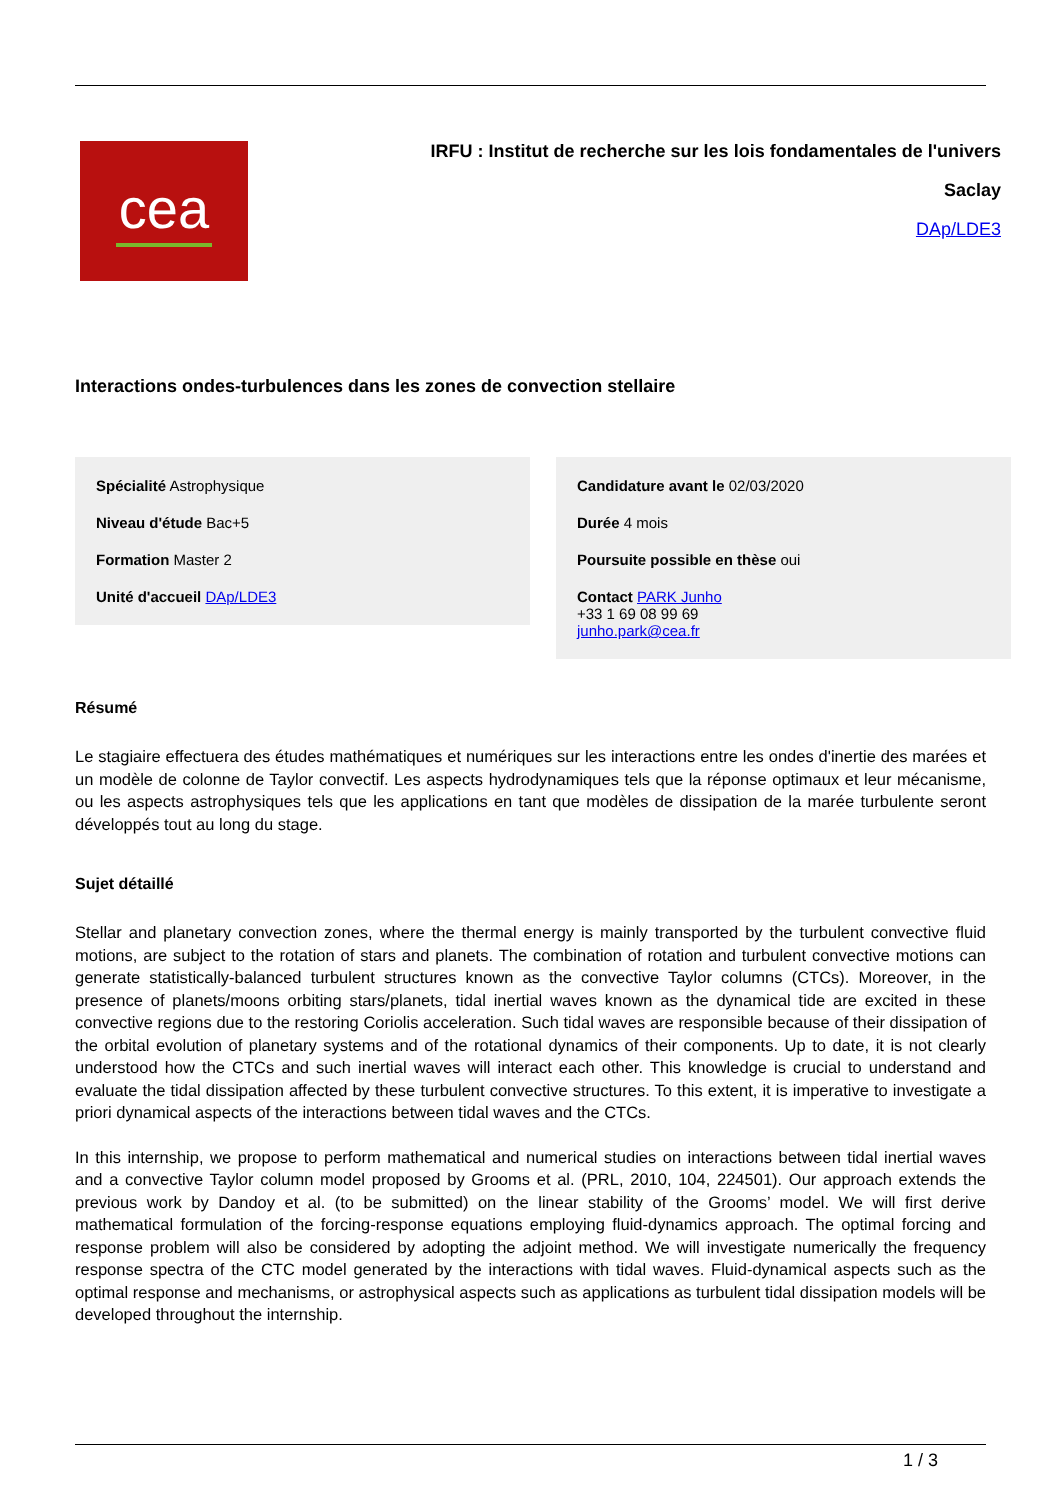cea
IRFU : Institut de recherche sur les lois fondamentales de l'univers
Saclay
DAp/LDE3
Interactions ondes-turbulences dans les zones de convection stellaire
Spécialité Astrophysique
Niveau d'étude Bac+5
Formation Master 2
Unité d'accueil DAp/LDE3
Candidature avant le 02/03/2020
Durée 4 mois
Poursuite possible en thèse oui
Contact PARK Junho
+33 1 69 08 99 69
junho.park@cea.fr
Résumé
Le stagiaire effectuera des études mathématiques et numériques sur les interactions entre les ondes d'inertie des marées et un modèle de colonne de Taylor convectif. Les aspects hydrodynamiques tels que la réponse optimaux et leur mécanisme, ou les aspects astrophysiques tels que les applications en tant que modèles de dissipation de la marée turbulente seront développés tout au long du stage.
Sujet détaillé
Stellar and planetary convection zones, where the thermal energy is mainly transported by the turbulent convective fluid motions, are subject to the rotation of stars and planets. The combination of rotation and turbulent convective motions can generate statistically-balanced turbulent structures known as the convective Taylor columns (CTCs). Moreover, in the presence of planets/moons orbiting stars/planets, tidal inertial waves known as the dynamical tide are excited in these convective regions due to the restoring Coriolis acceleration. Such tidal waves are responsible because of their dissipation of the orbital evolution of planetary systems and of the rotational dynamics of their components. Up to date, it is not clearly understood how the CTCs and such inertial waves will interact each other. This knowledge is crucial to understand and evaluate the tidal dissipation affected by these turbulent convective structures. To this extent, it is imperative to investigate a priori dynamical aspects of the interactions between tidal waves and the CTCs.
In this internship, we propose to perform mathematical and numerical studies on interactions between tidal inertial waves and a convective Taylor column model proposed by Grooms et al. (PRL, 2010, 104, 224501). Our approach extends the previous work by Dandoy et al. (to be submitted) on the linear stability of the Grooms’ model. We will first derive mathematical formulation of the forcing-response equations employing fluid-dynamics approach. The optimal forcing and response problem will also be considered by adopting the adjoint method. We will investigate numerically the frequency response spectra of the CTC model generated by the interactions with tidal waves. Fluid-dynamical aspects such as the optimal response and mechanisms, or astrophysical aspects such as applications as turbulent tidal dissipation models will be developed throughout the internship.
1 / 3